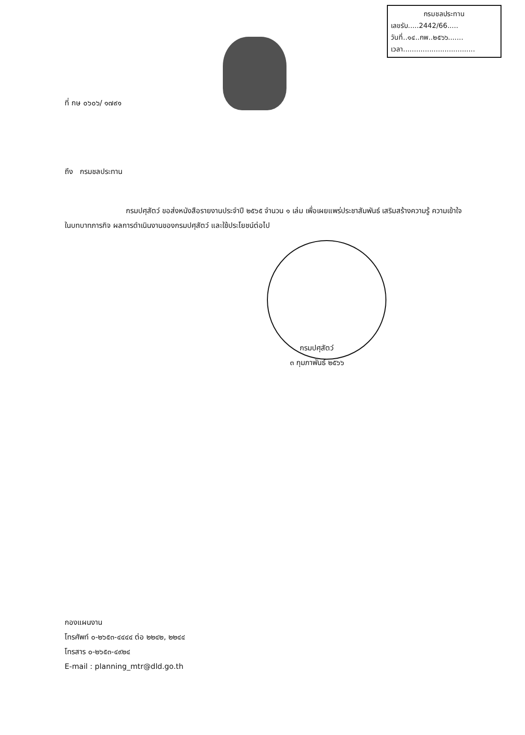กรมชลประทาน
เลขรับ.....2442/66.....
วันที่..๑๔..กพ..๒๕๖๖.......
เวลา.................................
ที่ กษ ๐๖๐๖/ ๑๗๙๑
ถึง กรมชลประทาน
กรมปศุสัตว์ ขอส่งหนังสือรายงานประจำปี ๒๕๖๕ จำนวน ๑ เล่ม เพื่อเผยแพร่ประชาสัมพันธ์ เสริมสร้างความรู้ ความเข้าใจในบทบาทภารกิจ ผลการดำเนินงานของกรมปศุสัตว์ และใช้ประโยชน์ต่อไป
กรมปศุสัตว์
๓ กุมภาพันธ์ ๒๕๖๖
กองแผนงาน
โทรศัพท์ ๐-๒๖๕๓-๔๔๔๔ ต่อ ๒๒๔๒, ๒๒๔๔
โทรสาร ๐-๒๖๕๓-๔๙๒๔
E-mail : planning_mtr@dld.go.th